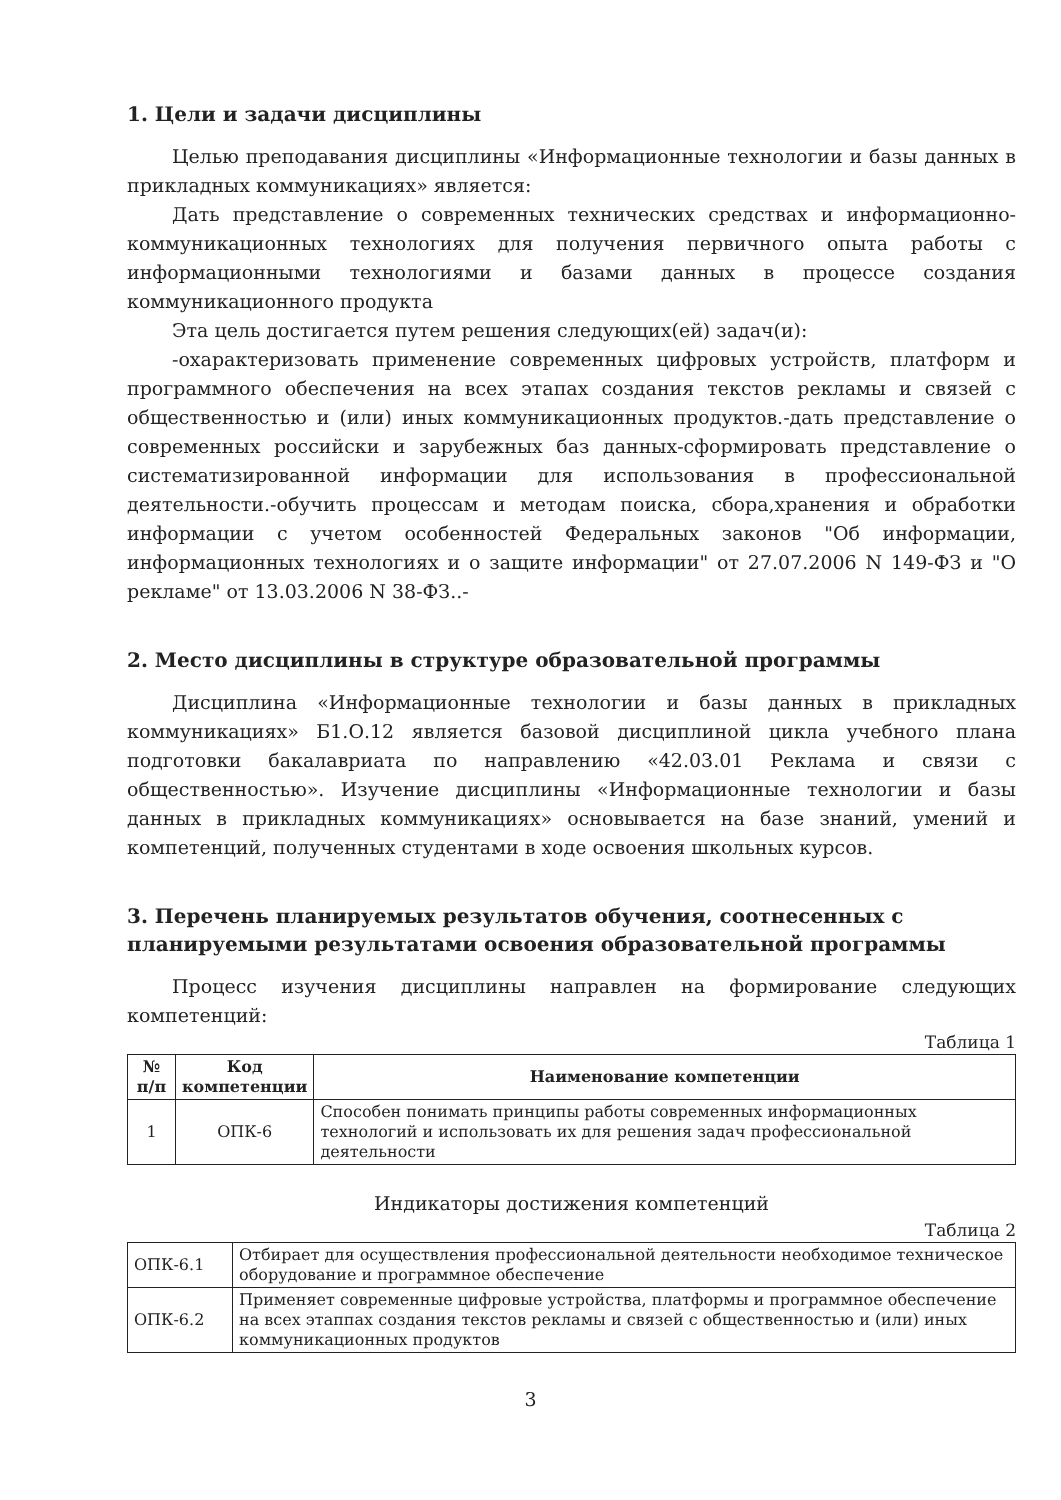1. Цели и задачи дисциплины
Целью преподавания дисциплины «Информационные технологии и базы данных в прикладных коммуникациях» является:
Дать представление о современных технических средствах и информационно-коммуникационных технологиях для получения первичного опыта работы с информационными технологиями и базами данных в процессе создания коммуникационного продукта
Эта цель достигается путем решения следующих(ей) задач(и):
-охарактеризовать применение современных цифровых устройств, платформ и программного обеспечения на всех этапах создания текстов рекламы и связей с общественностью и (или) иных коммуникационных продуктов.-дать представление о современных российски и зарубежных баз данных-сформировать представление о систематизированной информации для использования в профессиональной деятельности.-обучить процессам и методам поиска, сбора,хранения и обработки информации с учетом особенностей Федеральных законов "Об информации, информационных технологиях и о защите информации" от 27.07.2006 N 149-ФЗ и "О рекламе" от 13.03.2006 N 38-ФЗ..-
2. Место дисциплины в структуре образовательной программы
Дисциплина «Информационные технологии и базы данных в прикладных коммуникациях» Б1.О.12 является базовой дисциплиной цикла учебного плана подготовки бакалавриата по направлению «42.03.01 Реклама и связи с общественностью». Изучение дисциплины «Информационные технологии и базы данных в прикладных коммуникациях» основывается на базе знаний, умений и компетенций, полученных студентами в ходе освоения школьных курсов.
3. Перечень планируемых результатов обучения, соотнесенных с планируемыми результатами освоения образовательной программы
Процесс изучения дисциплины направлен на формирование следующих компетенций:
Таблица 1
| № п/п | Код компетенции | Наименование компетенции |
| --- | --- | --- |
| 1 | ОПК-6 | Способен понимать принципы работы современных информационных технологий и использовать их для решения задач профессиональной деятельности |
Индикаторы достижения компетенций
Таблица 2
| ОПК-6.1 | Отбирает для осуществления профессиональной деятельности необходимое техническое оборудование и программное обеспечение |
| ОПК-6.2 | Применяет современные цифровые устройства, платформы и программное обеспечение на всех этаппах создания текстов рекламы и связей с общественностью и (или) иных коммуникационных продуктов |
3